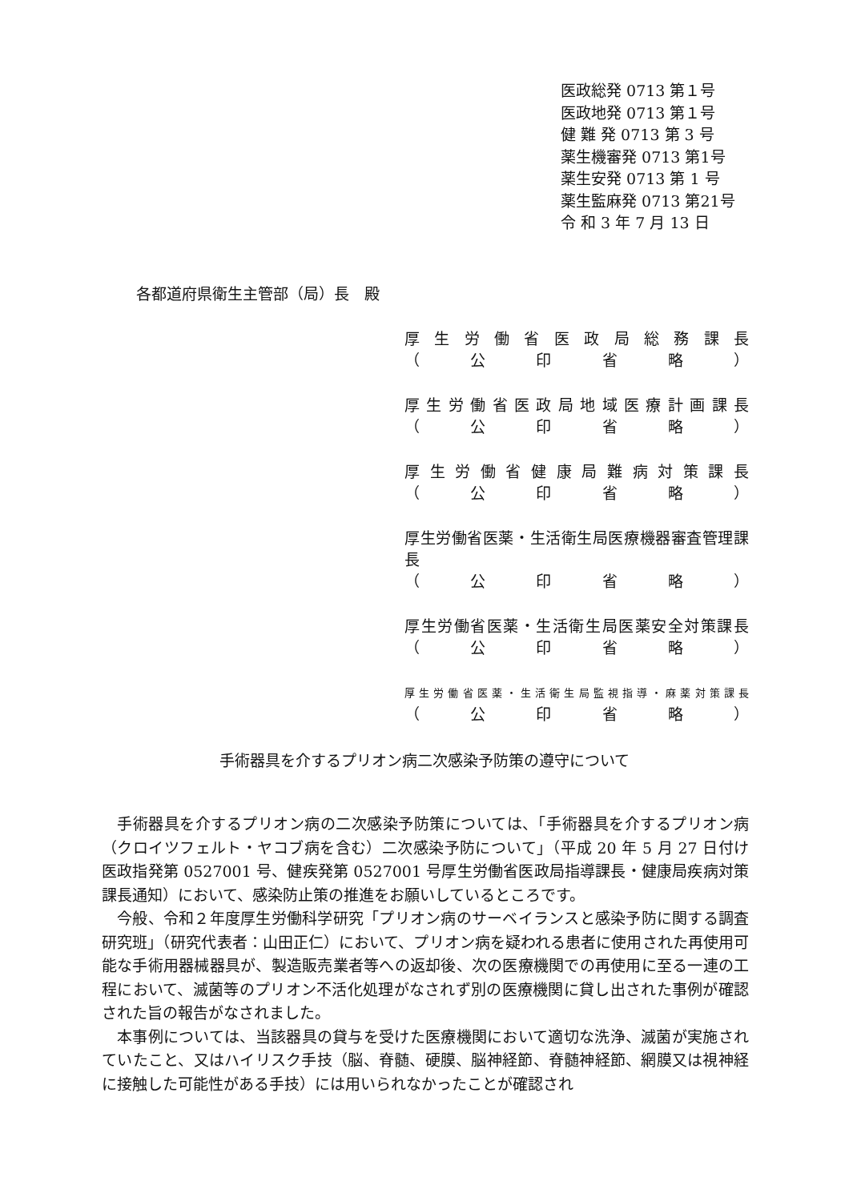医政総発 0713 第１号
医政地発 0713 第１号
健 難 発 0713 第 3 号
薬生機審発 0713 第1号
薬生安発 0713 第 1 号
薬生監麻発 0713 第21号
令 和 3 年 7 月 13 日
各都道府県衛生主管部（局）長　殿
厚生労働省医政局総務課長
（　公　印　省　略　）
厚生労働省医政局地域医療計画課長
（　公　印　省　略　）
厚生労働省健康局難病対策課長
（　公　印　省　略　）
厚生労働省医薬・生活衛生局医療機器審査管理課長
（　公　印　省　略　）
厚生労働省医薬・生活衛生局医薬安全対策課長
（　公　印　省　略　）
厚生労働省医薬・生活衛生局監視指導・麻薬対策課長
（　公　印　省　略　）
手術器具を介するプリオン病二次感染予防策の遵守について
手術器具を介するプリオン病の二次感染予防策については、「手術器具を介するプリオン病（クロイツフェルト・ヤコブ病を含む）二次感染予防について」（平成 20 年 5 月 27 日付け医政指発第 0527001 号、健疾発第 0527001 号厚生労働省医政局指導課長・健康局疾病対策課長通知）において、感染防止策の推進をお願いしているところです。
今般、令和２年度厚生労働科学研究「プリオン病のサーベイランスと感染予防に関する調査研究班」（研究代表者：山田正仁）において、プリオン病を疑われる患者に使用された再使用可能な手術用器械器具が、製造販売業者等への返却後、次の医療機関での再使用に至る一連の工程において、滅菌等のプリオン不活化処理がなされず別の医療機関に貸し出された事例が確認された旨の報告がなされました。
本事例については、当該器具の貸与を受けた医療機関において適切な洗浄、滅菌が実施されていたこと、又はハイリスク手技（脳、脊髄、硬膜、脳神経節、脊髄神経節、網膜又は視神経に接触した可能性がある手技）には用いられなかったことが確認され